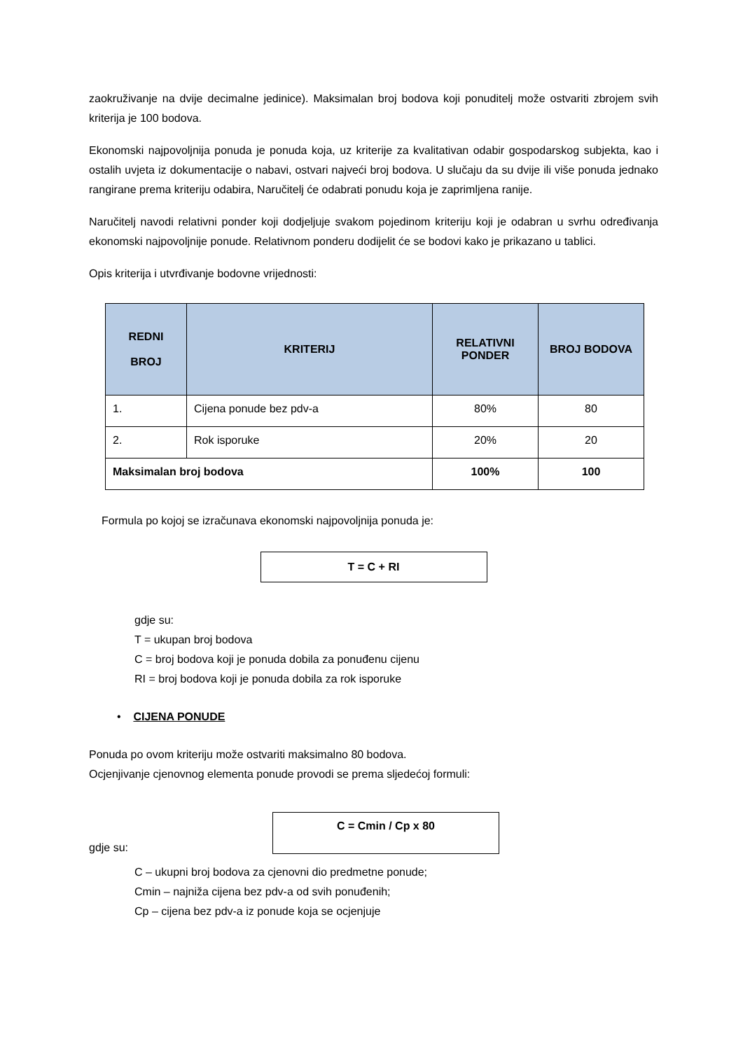zaokruživanje na dvije decimalne jedinice). Maksimalan broj bodova koji ponuditelj može ostvariti zbrojem svih kriterija je 100 bodova.
Ekonomski najpovoljnija ponuda je ponuda koja, uz kriterije za kvalitativan odabir gospodarskog subjekta, kao i ostalih uvjeta iz dokumentacije o nabavi, ostvari najveći broj bodova. U slučaju da su dvije ili više ponuda jednako rangirane prema kriteriju odabira, Naručitelj će odabrati ponudu koja je zaprimljena ranije.
Naručitelj navodi relativni ponder koji dodjeljuje svakom pojedinom kriteriju koji je odabran u svrhu određivanja ekonomski najpovoljnije ponude. Relativnom ponderu dodijelit će se bodovi kako je prikazano u tablici.
Opis kriterija i utvrđivanje bodovne vrijednosti:
| REDNI BROJ | KRITERIJ | RELATIVNI PONDER | BROJ BODOVA |
| --- | --- | --- | --- |
| 1. | Cijena ponude bez pdv-a | 80% | 80 |
| 2. | Rok isporuke | 20% | 20 |
| Maksimalan broj bodova | | 100% | 100 |
Formula po kojoj se izračunava ekonomski najpovoljnija ponuda je:
T = C + RI
gdje su:
T = ukupan broj bodova
C = broj bodova koji je ponuda dobila za ponuđenu cijenu
RI = broj bodova koji je ponuda dobila za rok isporuke
• CIJENA PONUDE
Ponuda po ovom kriteriju može ostvariti maksimalno 80 bodova.
Ocjenjivanje cjenovnog elementa ponude provodi se prema sljedećoj formuli:
gdje su:
C = Cmin / Cp x 80
C – ukupni broj bodova za cjenovni dio predmetne ponude;
Cmin – najniža cijena bez pdv-a od svih ponuđenih;
Cp – cijena bez pdv-a iz ponude koja se ocjenjuje